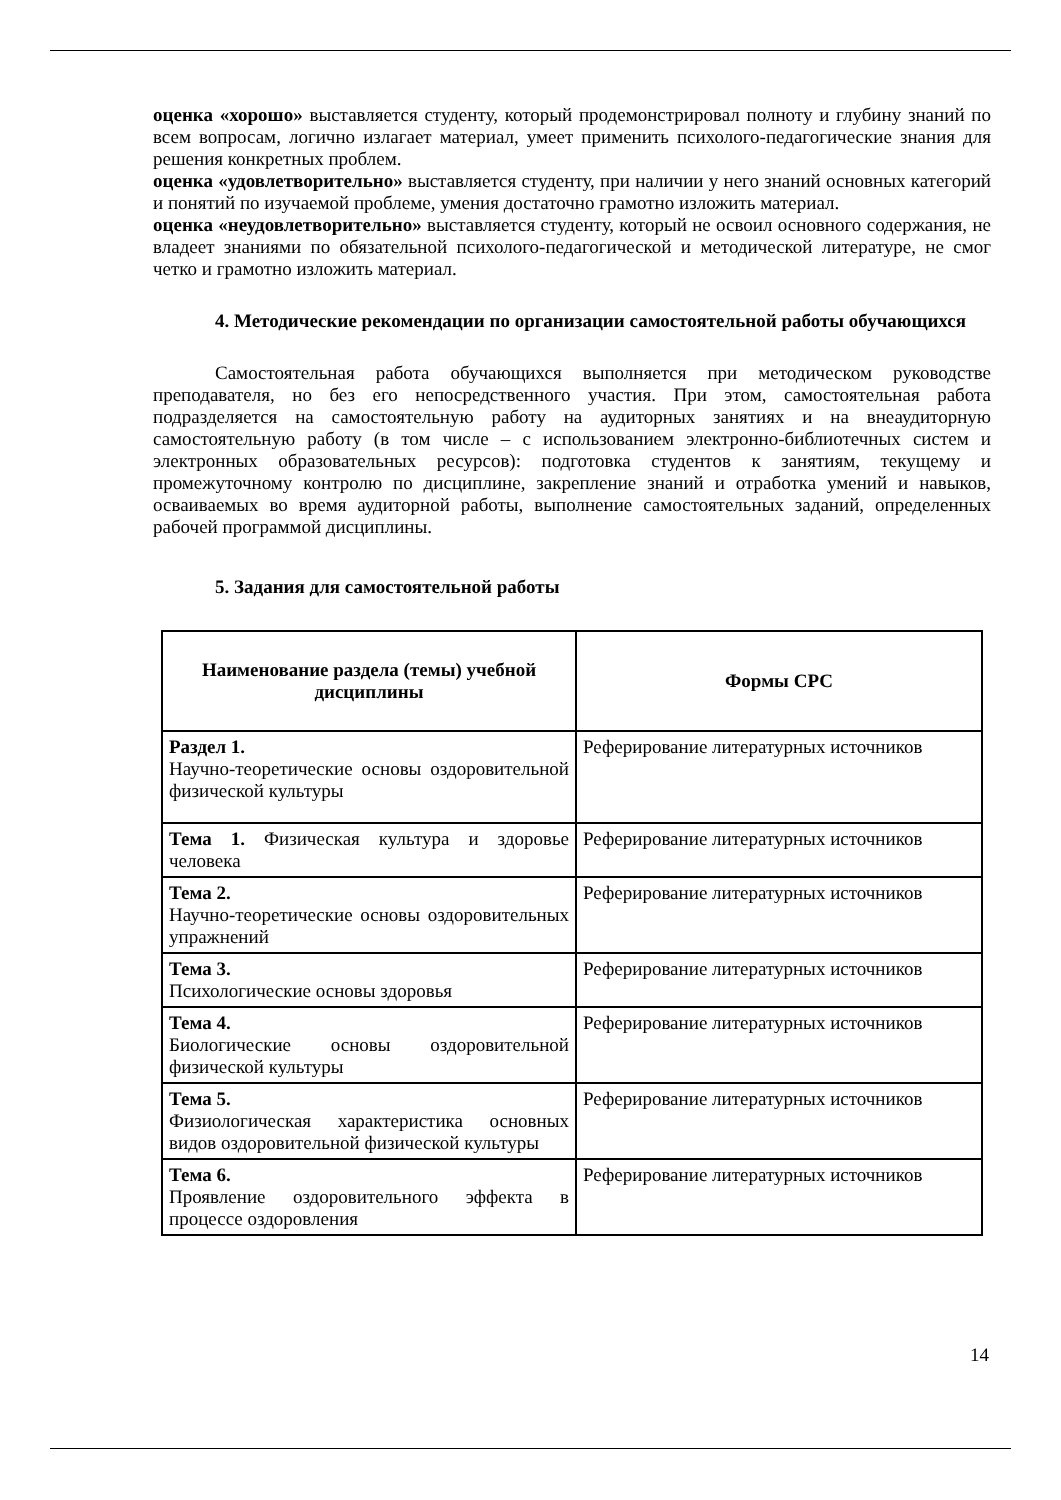оценка «хорошо» выставляется студенту, который продемонстрировал полноту и глубину знаний по всем вопросам, логично излагает материал, умеет применить психолого-педагогические знания для решения конкретных проблем.
оценка «удовлетворительно» выставляется студенту, при наличии у него знаний основных категорий и понятий по изучаемой проблеме, умения достаточно грамотно изложить материал.
оценка «неудовлетворительно» выставляется студенту, который не освоил основного содержания, не владеет знаниями по обязательной психолого-педагогической и методической литературе, не смог четко и грамотно изложить материал.
4. Методические рекомендации по организации самостоятельной работы обучающихся
Самостоятельная работа обучающихся выполняется при методическом руководстве преподавателя, но без его непосредственного участия. При этом, самостоятельная работа подразделяется на самостоятельную работу на аудиторных занятиях и на внеаудиторную самостоятельную работу (в том числе – с использованием электронно-библиотечных систем и электронных образовательных ресурсов): подготовка студентов к занятиям, текущему и промежуточному контролю по дисциплине, закрепление знаний и отработка умений и навыков, осваиваемых во время аудиторной работы, выполнение самостоятельных заданий, определенных рабочей программой дисциплины.
5. Задания для самостоятельной работы
| Наименование раздела (темы) учебной дисциплины | Формы СРС |
| --- | --- |
| Раздел 1. Научно-теоретические основы оздоровительной физической культуры | Реферирование литературных источников |
| Тема 1. Физическая культура и здоровье человека | Реферирование литературных источников |
| Тема 2. Научно-теоретические основы оздоровительных упражнений | Реферирование литературных источников |
| Тема 3. Психологические основы здоровья | Реферирование литературных источников |
| Тема 4. Биологические основы оздоровительной физической культуры | Реферирование литературных источников |
| Тема 5. Физиологическая характеристика основных видов оздоровительной физической культуры | Реферирование литературных источников |
| Тема 6. Проявление оздоровительного эффекта в процессе оздоровления | Реферирование литературных источников |
14